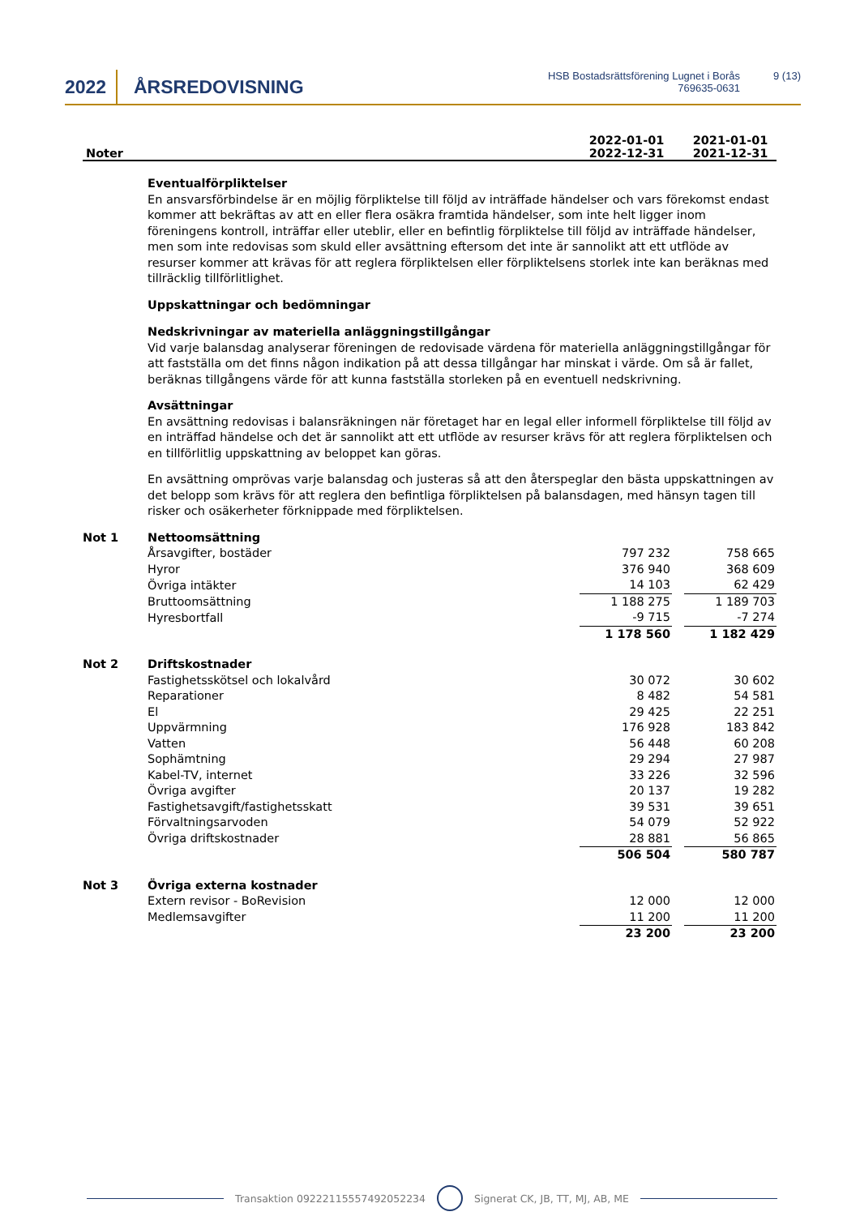2022 ÅRSREDOVISNING
HSB Bostadsrättsförening Lugnet i Borås
769635-0631
9 (13)
Noter
2022-01-01
2022-12-31
2021-01-01
2021-12-31
Eventualförpliktelser
En ansvarsförbindelse är en möjlig förpliktelse till följd av inträffade händelser och vars förekomst endast kommer att bekräftas av att en eller flera osäkra framtida händelser, som inte helt ligger inom föreningens kontroll, inträffar eller uteblir, eller en befintlig förpliktelse till följd av inträffade händelser, men som inte redovisas som skuld eller avsättning eftersom det inte är sannolikt att ett utflöde av resurser kommer att krävas för att reglera förpliktelsen eller förpliktelsens storlek inte kan beräknas med tillräcklig tillförlitlighet.
Uppskattningar och bedömningar
Nedskrivningar av materiella anläggningstillgångar
Vid varje balansdag analyserar föreningen de redovisade värdena för materiella anläggningstillgångar för att fastställa om det finns någon indikation på att dessa tillgångar har minskat i värde. Om så är fallet, beräknas tillgångens värde för att kunna fastställa storleken på en eventuell nedskrivning.
Avsättningar
En avsättning redovisas i balansräkningen när företaget har en legal eller informell förpliktelse till följd av en inträffad händelse och det är sannolikt att ett utflöde av resurser krävs för att reglera förpliktelsen och en tillförlitlig uppskattning av beloppet kan göras.
En avsättning omprövas varje balansdag och justeras så att den återspeglar den bästa uppskattningen av det belopp som krävs för att reglera den befintliga förpliktelsen på balansdagen, med hänsyn tagen till risker och osäkerheter förknippade med förpliktelsen.
| Not 1 | Nettoomsättning | | | |
| | Årsavgifter, bostäder | 797 232 | | 758 665 |
| | Hyror | 376 940 | | 368 609 |
| | Övriga intäkter | 14 103 | | 62 429 |
| | Bruttoomsättning | 1 188 275 | | 1 189 703 |
| | Hyresbortfall | -9 715 | | -7 274 |
| | | 1 178 560 | | 1 182 429 |
| Not 2 | Driftskostnader | | | |
| | Fastighetsskötsel och lokalvård | 30 072 | | 30 602 |
| | Reparationer | 8 482 | | 54 581 |
| | El | 29 425 | | 22 251 |
| | Uppvärmning | 176 928 | | 183 842 |
| | Vatten | 56 448 | | 60 208 |
| | Sophämtning | 29 294 | | 27 987 |
| | Kabel-TV, internet | 33 226 | | 32 596 |
| | Övriga avgifter | 20 137 | | 19 282 |
| | Fastighetsavgift/fastighetsskatt | 39 531 | | 39 651 |
| | Förvaltningsarvoden | 54 079 | | 52 922 |
| | Övriga driftskostnader | 28 881 | | 56 865 |
| | | 506 504 | | 580 787 |
| Not 3 | Övriga externa kostnader | | | |
| | Extern revisor - BoRevision | 12 000 | | 12 000 |
| | Medlemsavgifter | 11 200 | | 11 200 |
| | | 23 200 | | 23 200 |
Transaktion 09222115557492052234
Signerat CK, JB, TT, MJ, AB, ME